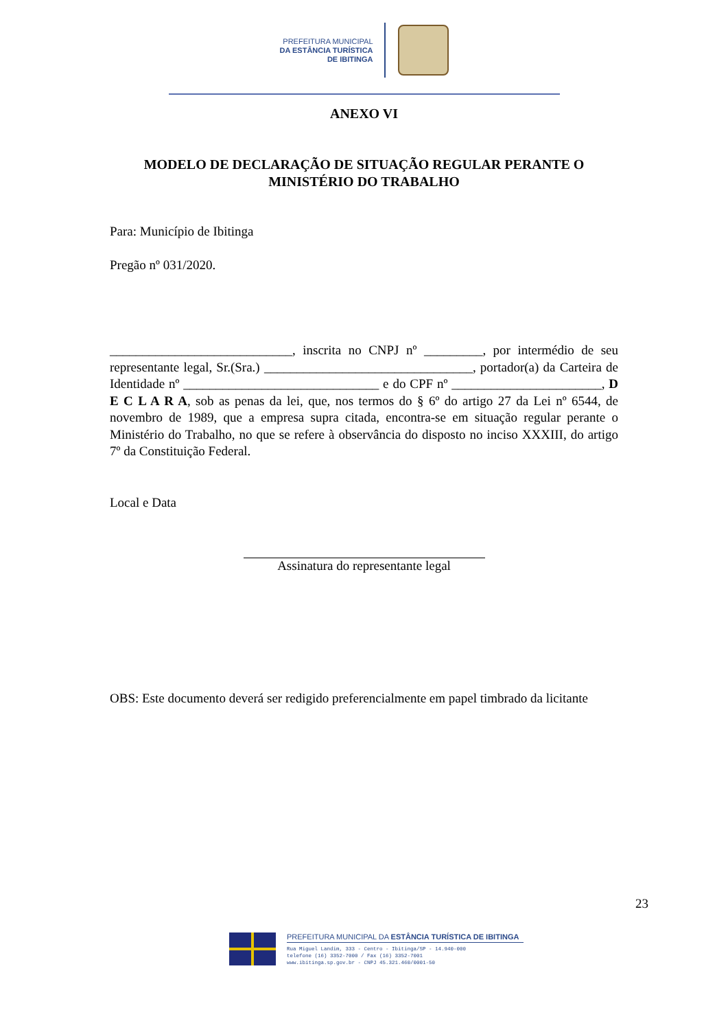PREFEITURA MUNICIPAL
DA ESTÂNCIA TURÍSTICA
DE IBITINGA
ANEXO VI
MODELO DE DECLARAÇÃO DE SITUAÇÃO REGULAR PERANTE O
MINISTÉRIO DO TRABALHO
Para: Município de Ibitinga
Pregão nº 031/2020.
____________________________, inscrita no CNPJ nº _________, por intermédio de seu representante legal, Sr.(Sra.) ________________________________, portador(a) da Carteira de Identidade nº ______________________________ e do CPF nº _______________________, D E C L A R A, sob as penas da lei, que, nos termos do § 6º do artigo 27 da Lei nº 6544, de novembro de 1989, que a empresa supra citada, encontra-se em situação regular perante o Ministério do Trabalho, no que se refere à observância do disposto no inciso XXXIII, do artigo 7º da Constituição Federal.
Local e Data
Assinatura do representante legal
OBS: Este documento deverá ser redigido preferencialmente em papel timbrado da licitante
23
PREFEITURA MUNICIPAL DA ESTÂNCIA TURÍSTICA DE IBITINGA
Rua Miguel Landim, 333 - Centro - Ibitinga/SP - 14.940-000
telefone (16) 3352-7000 / Fax (16) 3352-7001
www.ibitinga.sp.gov.br - CNPJ 45.321.460/0001-50